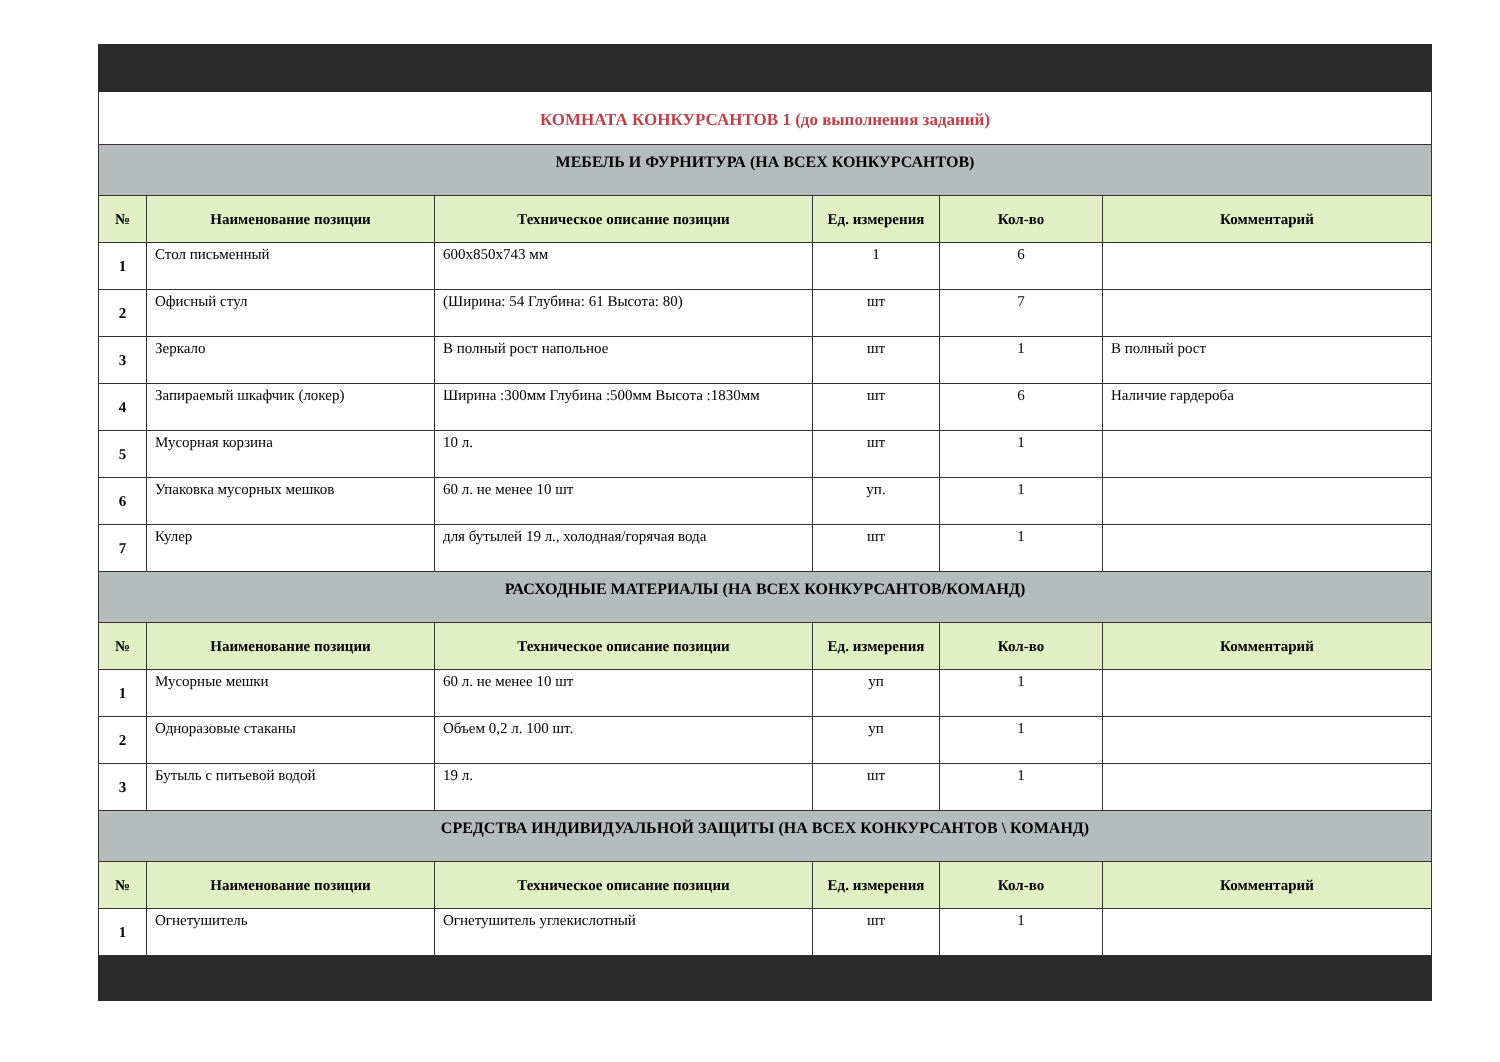КОМНАТА КОНКУРСАНТОВ 1 (до выполнения заданий)
| МЕБЕЛЬ И ФУРНИТУРА (НА ВСЕХ КОНКУРСАНТОВ) | | | | | |
| № | Наименование позиции | Техническое описание позиции | Ед. измерения | Кол-во | Комментарий |
| 1 | Стол письменный | 600x850x743 мм | 1 | 6 | |
| 2 | Офисный стул | (Ширина: 54 Глубина: 61 Высота: 80) | шт | 7 | |
| 3 | Зеркало | В полный рост напольное | шт | 1 | В полный рост |
| 4 | Запираемый шкафчик (локер) | Ширина :300мм Глубина :500мм Высота :1830мм | шт | 6 | Наличие гардероба |
| 5 | Мусорная корзина | 10 л. | шт | 1 | |
| 6 | Упаковка мусорных мешков | 60 л. не менее 10 шт | уп. | 1 | |
| 7 | Кулер | для бутылей 19 л., холодная/горячая вода | шт | 1 | |
| РАСХОДНЫЕ МАТЕРИАЛЫ (НА ВСЕХ КОНКУРСАНТОВ/КОМАНД) | | | | | |
| № | Наименование позиции | Техническое описание позиции | Ед. измерения | Кол-во | Комментарий |
| 1 | Мусорные мешки | 60 л. не менее 10 шт | уп | 1 | |
| 2 | Одноразовые стаканы | Объем 0,2 л. 100 шт. | уп | 1 | |
| 3 | Бутыль с питьевой водой | 19 л. | шт | 1 | |
| СРЕДСТВА ИНДИВИДУАЛЬНОЙ ЗАЩИТЫ (НА ВСЕХ КОНКУРСАНТОВ \ КОМАНД) | | | | | |
| № | Наименование позиции | Техническое описание позиции | Ед. измерения | Кол-во | Комментарий |
| 1 | Огнетушитель | Огнетушитель углекислотный | шт | 1 | |